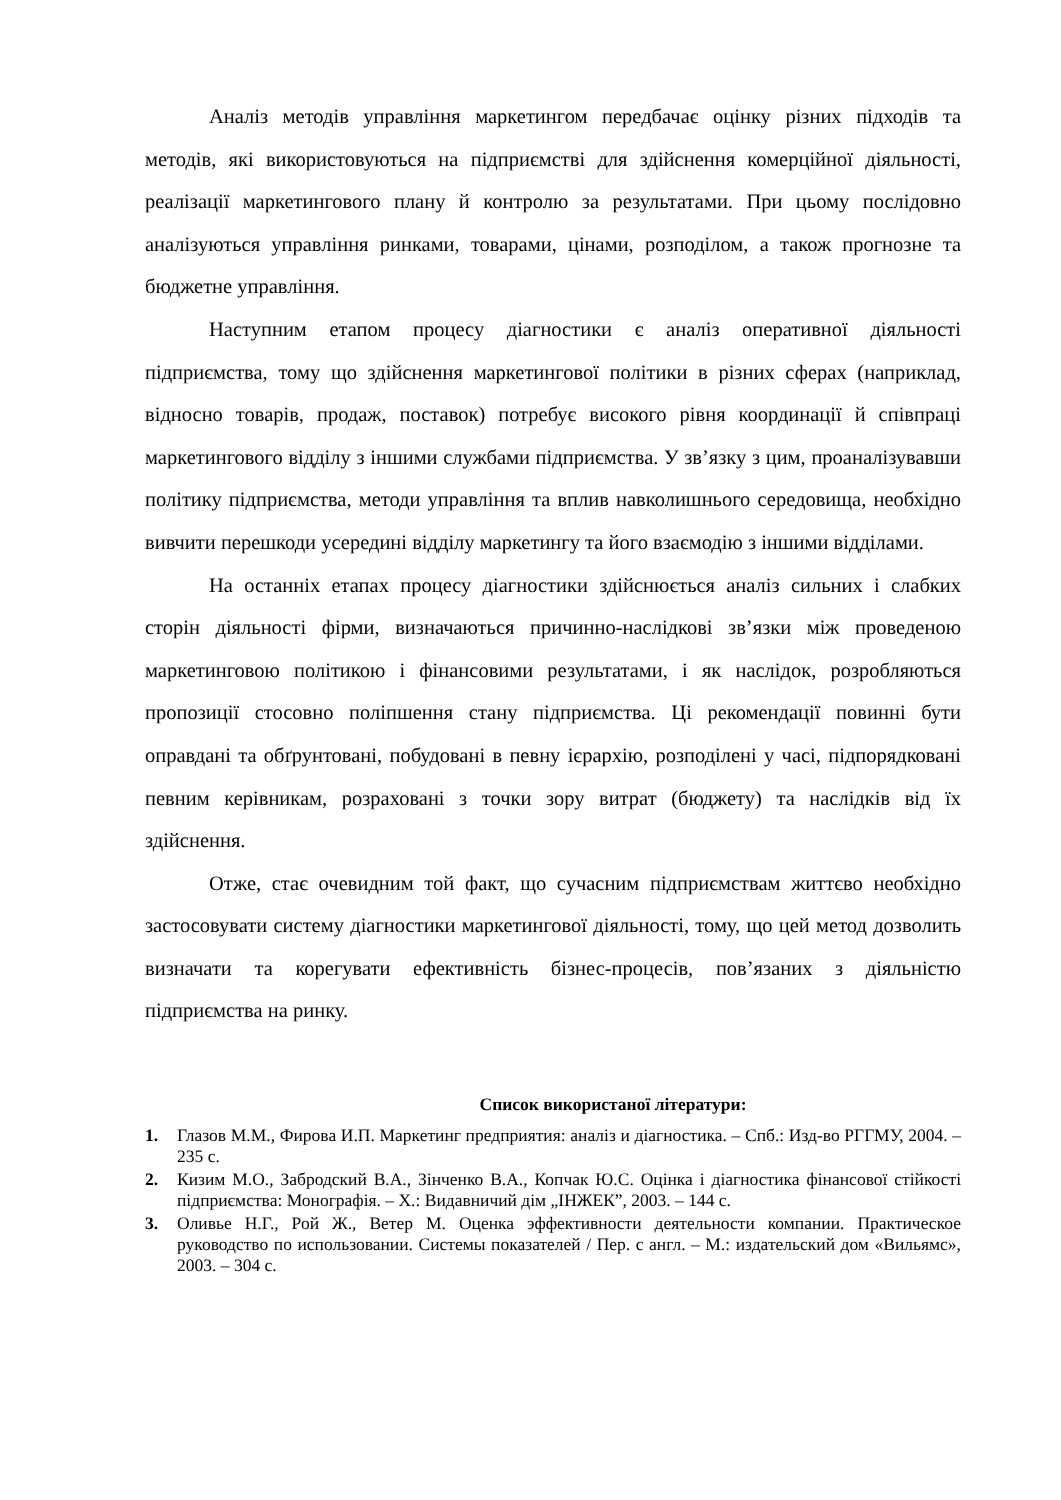Аналіз методів управління маркетингом передбачає оцінку різних підходів та методів, які використовуються на підприємстві для здійснення комерційної діяльності, реалізації маркетингового плану й контролю за результатами. При цьому послідовно аналізуються управління ринками, товарами, цінами, розподілом, а також прогнозне та бюджетне управління.
Наступним етапом процесу діагностики є аналіз оперативної діяльності підприємства, тому що здійснення маркетингової політики в різних сферах (наприклад, відносно товарів, продаж, поставок) потребує високого рівня координації й співпраці маркетингового відділу з іншими службами підприємства. У зв’язку з цим, проаналізувавши політику підприємства, методи управління та вплив навколишнього середовища, необхідно вивчити перешкоди усередині відділу маркетингу та його взаємодію з іншими відділами.
На останніх етапах процесу діагностики здійснюється аналіз сильних і слабких сторін діяльності фірми, визначаються причинно-наслідкові зв’язки між проведеною маркетинговою політикою і фінансовими результатами, і як наслідок, розробляються пропозиції стосовно поліпшення стану підприємства. Ці рекомендації повинні бути оправдані та обґрунтовані, побудовані в певну ієрархію, розподілені у часі, підпорядковані певним керівникам, розраховані з точки зору витрат (бюджету) та наслідків від їх здійснення.
Отже, стає очевидним той факт, що сучасним підприємствам життєво необхідно застосовувати систему діагностики маркетингової діяльності, тому, що цей метод дозволить визначати та корегувати ефективність бізнес-процесів, пов’язаних з діяльністю підприємства на ринку.
Список використаної літератури:
1. Глазов М.М., Фирова И.П. Маркетинг предприятия: аналіз и діагностика. – Спб.: Изд-во РГГМУ, 2004. – 235 с.
2. Кизим М.О., Забродский В.А., Зінченко В.А., Копчак Ю.С. Оцінка і діагностика фінансової стійкості підприємства: Монографія. – Х.: Видавничий дім „ІНЖЕК”, 2003. – 144 с.
3. Оливье Н.Г., Рой Ж., Ветер М. Оценка эффективности деятельности компании. Практическое руководство по использовании. Системы показателей / Пер. с англ. – М.: издательский дом «Вильямс», 2003. – 304 с.